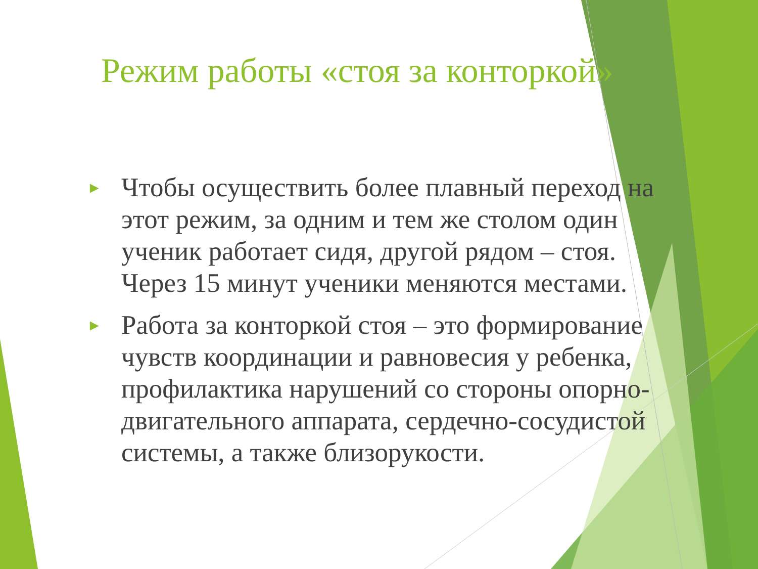Режим работы «стоя за конторкой»
► Чтобы осуществить более плавный переход на этот режим, за одним и тем же столом один ученик работает сидя, другой рядом – стоя. Через 15 минут ученики меняются местами.
► Работа за конторкой стоя – это формирование чувств координации и равновесия у ребенка, профилактика нарушений со стороны опорно-двигательного аппарата, сердечно-сосудистой системы, а также близорукости.